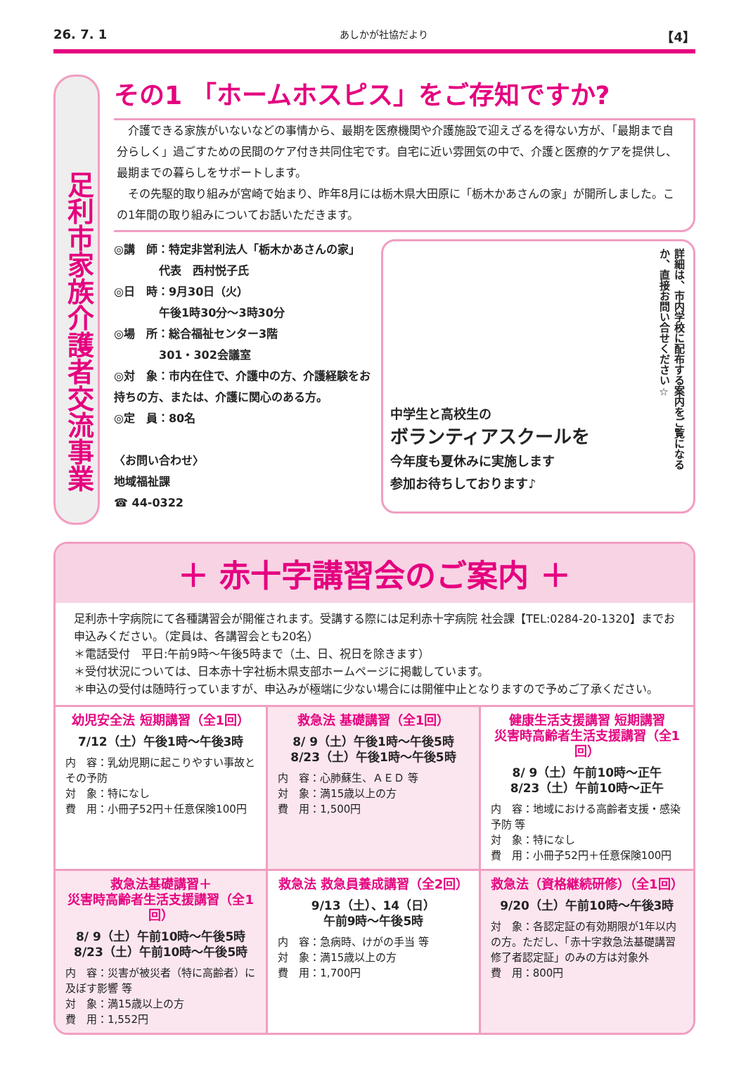26. 7. 1 あしかが社協だより 【4】
足利市家族介護者交流事業
その1 「ホームホスピス」をご存知ですか?
　介護できる家族がいないなどの事情から、最期を医療機関や介護施設で迎えざるを得ない方が、「最期まで自分らしく」過ごすための民間のケア付き共同住宅です。自宅に近い雰囲気の中で、介護と医療的ケアを提供し、最期までの暮らしをサポートします。
　その先駆的取り組みが宮崎で始まり、昨年8月には栃木県大田原に「栃木かあさんの家」が開所しました。この1年間の取り組みについてお話いただきます。
◎講　師：特定非営利法人「栃木かあさんの家」
　　　　代表　西村悦子氏
◎日　時：9月30日（火）
　　　　午後1時30分～3時30分
◎場　所：総合福祉センター3階
　　　　301・302会議室
◎対　象：市内在住で、介護中の方、介護経験をお持ちの方、または、介護に関心のある方。
◎定　員：80名
〈お問い合わせ〉
地域福祉課
☎ 44-0322
中学生と高校生の
ボランティアスクールを
今年度も夏休みに実施します
参加お待ちしております♪
詳細は、市内学校に配布する案内をご覧になるか、直接お問い合せください☆
＋ 赤十字講習会のご案内 ＋
足利赤十字病院にて各種講習会が開催されます。受講する際には足利赤十字病院 社会課【TEL:0284-20-1320】までお申込みください。（定員は、各講習会とも20名）
＊電話受付　平日:午前9時～午後5時まで（土、日、祝日を除きます）
＊受付状況については、日本赤十字社栃木県支部ホームページに掲載しています。
＊申込の受付は随時行っていますが、申込みが極端に少ない場合には開催中止となりますので予めご了承ください。
幼児安全法 短期講習（全1回）
7/12（土）午後1時～午後3時
内　容：乳幼児期に起こりやすい事故とその予防
対　象：特になし
費　用：小冊子52円＋任意保険100円
救急法 基礎講習（全1回）
8/ 9（土）午後1時～午後5時
8/23（土）午後1時～午後5時
内　容：心肺蘇生、ＡＥＤ 等
対　象：満15歳以上の方
費　用：1,500円
健康生活支援講習 短期講習
災害時高齢者生活支援講習（全1回）
8/ 9（土）午前10時～正午
8/23（土）午前10時～正午
内　容：地域における高齢者支援・感染予防 等
対　象：特になし
費　用：小冊子52円＋任意保険100円
救急法基礎講習＋
災害時高齢者生活支援講習（全1回）
8/ 9（土）午前10時～午後5時
8/23（土）午前10時～午後5時
内　容：災害が被災者（特に高齢者）に及ぼす影響 等
対　象：満15歳以上の方
費　用：1,552円
救急法 救急員養成講習（全2回）
9/13（土）、14（日）
午前9時～午後5時
内　容：急病時、けがの手当 等
対　象：満15歳以上の方
費　用：1,700円
救急法（資格継続研修）（全1回）
9/20（土）午前10時～午後3時
対　象：各認定証の有効期限が1年以内の方。ただし、「赤十字救急法基礎講習修了者認定証」のみの方は対象外
費　用：800円